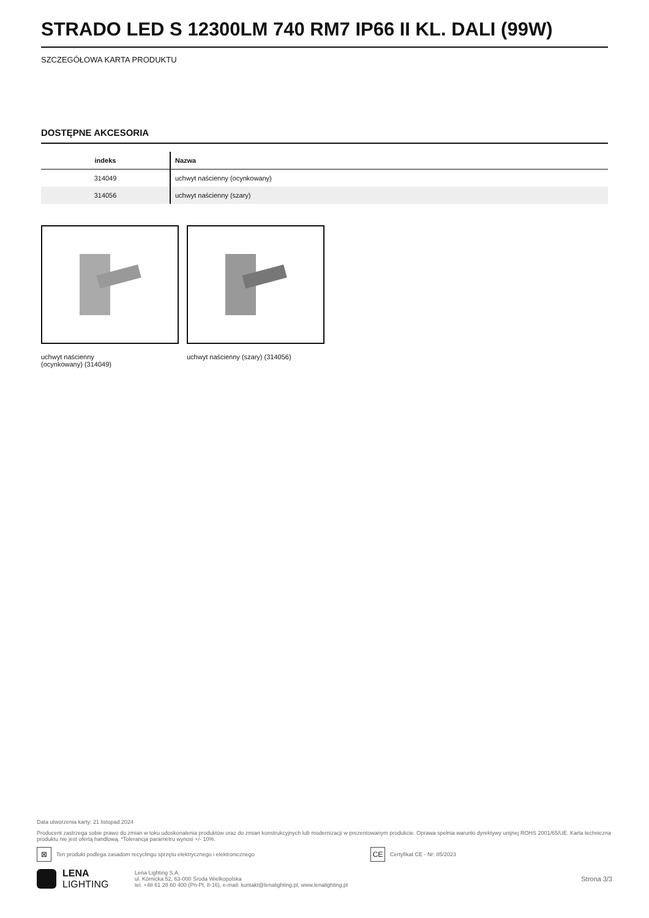STRADO LED S 12300LM 740 RM7 IP66 II KL. DALI (99W)
SZCZEGÓŁOWA KARTA PRODUKTU
DOSTĘPNE AKCESORIA
| indeks | Nazwa |
| --- | --- |
| 314049 | uchwyt naścienny (ocynkowany) |
| 314056 | uchwyt naścienny (szary) |
uchwyt naścienny
(ocynkowany) (314049)
uchwyt naścienny (szary) (314056)
Data utworzenia karty: 21 listopad 2024
Producent zastrzega sobie prawo do zmian w toku udoskonalenia produktów oraz do zmian konstrukcyjnych lub modernizacji w prezentowanym produkcie. Oprawa spełnia warunki dyrektywy unijnej ROHS 2001/65/UE. Karta techniczna produktu nie jest ofertą handlową. *Tolerancja parametru wynosi +/- 10%.
⊠ Ten produkt podlega zasadom recyclingu sprzętu elektrycznego i elektronicznego CE Certyfikat CE - Nr: 85/2023
LENA
LIGHTING
Lena Lighting S.A.
ul. Kórnicka 52, 63-000 Środa Wielkopolska
tel. +48 61 28 60 400 (Pn-Pt, 8-16), e-mail: kontakt@lenalighting.pl, www.lenalighting.pl
Strona 3/3